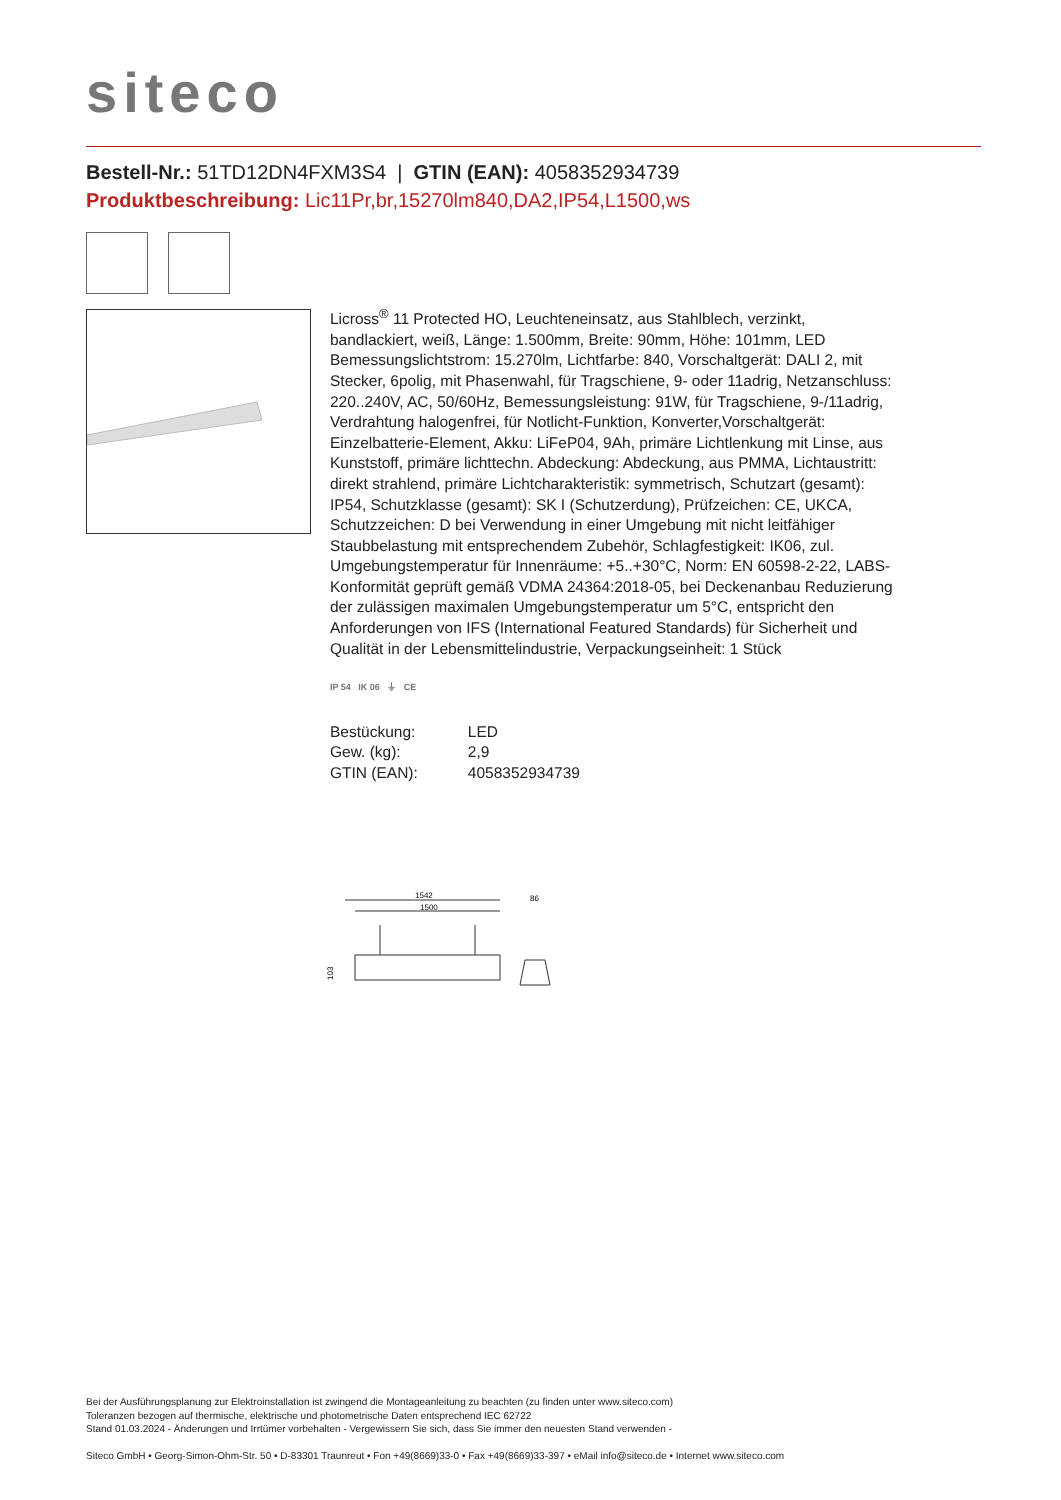siteco
Bestell-Nr.: 51TD12DN4FXM3S4 | GTIN (EAN): 4058352934739
Produktbeschreibung: Lic11Pr,br,15270lm840,DA2,IP54,L1500,ws
Licross<sup>®</sup> 11 Protected HO, Leuchteneinsatz, aus Stahlblech, verzinkt, bandlackiert, weiß, Länge: 1.500mm, Breite: 90mm, Höhe: 101mm, LED Bemessungslichtstrom: 15.270lm, Lichtfarbe: 840, Vorschaltgerät: DALI 2, mit Stecker, 6polig, mit Phasenwahl, für Tragschiene, 9- oder 11adrig, Netzanschluss: 220..240V, AC, 50/60Hz, Bemessungsleistung: 91W, für Tragschiene, 9-/11adrig, Verdrahtung halogenfrei, für Notlicht-Funktion, Konverter,Vorschaltgerät: Einzelbatterie-Element, Akku: LiFeP04, 9Ah, primäre Lichtlenkung mit Linse, aus Kunststoff, primäre lichttechn. Abdeckung: Abdeckung, aus PMMA, Lichtaustritt: direkt strahlend, primäre Lichtcharakteristik: symmetrisch, Schutzart (gesamt): IP54, Schutzklasse (gesamt): SK I (Schutzerdung), Prüfzeichen: CE, UKCA, Schutzzeichen: D bei Verwendung in einer Umgebung mit nicht leitfähiger Staubbelastung mit entsprechendem Zubehör, Schlagfestigkeit: IK06, zul. Umgebungstemperatur für Innenräume: +5..+30°C, Norm: EN 60598-2-22, LABS-Konformität geprüft gemäß VDMA 24364:2018-05, bei Deckenanbau Reduzierung der zulässigen maximalen Umgebungstemperatur um 5°C, entspricht den Anforderungen von IFS (International Featured Standards) für Sicherheit und Qualität in der Lebensmittelindustrie, Verpackungseinheit: 1 Stück
IP 54 IK 06 ⏚ CE
| Bestückung: | LED |
| Gew. (kg): | 2,9 |
| GTIN (EAN): | 4058352934739 |
1542
1500
86
103
Bei der Ausführungsplanung zur Elektroinstallation ist zwingend die Montageanleitung zu beachten (zu finden unter www.siteco.com)
Toleranzen bezogen auf thermische, elektrische und photometrische Daten entsprechend IEC 62722
Stand 01.03.2024 - Änderungen und Irrtümer vorbehalten - Vergewissern Sie sich, dass Sie immer den neuesten Stand verwenden -
Siteco GmbH • Georg-Simon-Ohm-Str. 50 • D-83301 Traunreut • Fon +49(8669)33-0 • Fax +49(8669)33-397 • eMail info@siteco.de • Internet www.siteco.com